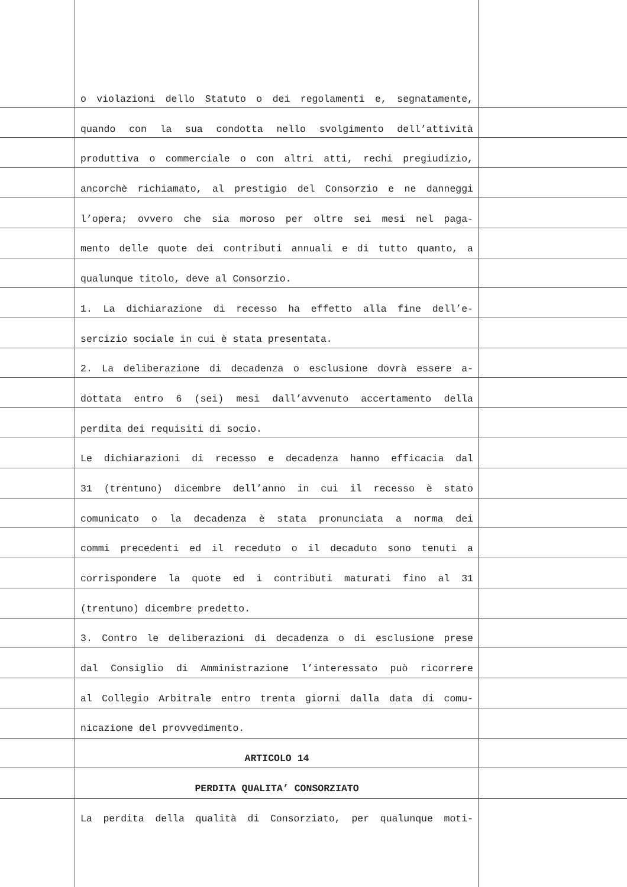o violazioni dello Statuto o dei regolamenti e, segnatamente,
quando con la sua condotta nello svolgimento dell’attività
produttiva o commerciale o con altri atti, rechi pregiudizio,
ancorchè richiamato, al prestigio del Consorzio e ne danneggi
l’opera; ovvero che sia moroso per oltre sei mesi nel paga-
mento delle quote dei contributi annuali e di tutto quanto, a
qualunque titolo, deve al Consorzio.
1. La dichiarazione di recesso ha effetto alla fine dell’e-
sercizio sociale in cui è stata presentata.
2. La deliberazione di decadenza o esclusione dovrà essere a-
dottata entro 6 (sei) mesi dall’avvenuto accertamento della
perdita dei requisiti di socio.
Le dichiarazioni di recesso e decadenza hanno efficacia dal
31 (trentuno) dicembre dell’anno in cui il recesso è stato
comunicato o la decadenza è stata pronunciata a norma dei
commi precedenti ed il receduto o il decaduto sono tenuti a
corrispondere la quote ed i contributi maturati fino al 31
(trentuno) dicembre predetto.
3. Contro le deliberazioni di decadenza o di esclusione prese
dal Consiglio di Amministrazione l’interessato può ricorrere
al Collegio Arbitrale entro trenta giorni dalla data di comu-
nicazione del provvedimento.
ARTICOLO 14
PERDITA QUALITA’ CONSORZIATO
La perdita della qualità di Consorziato, per qualunque moti-